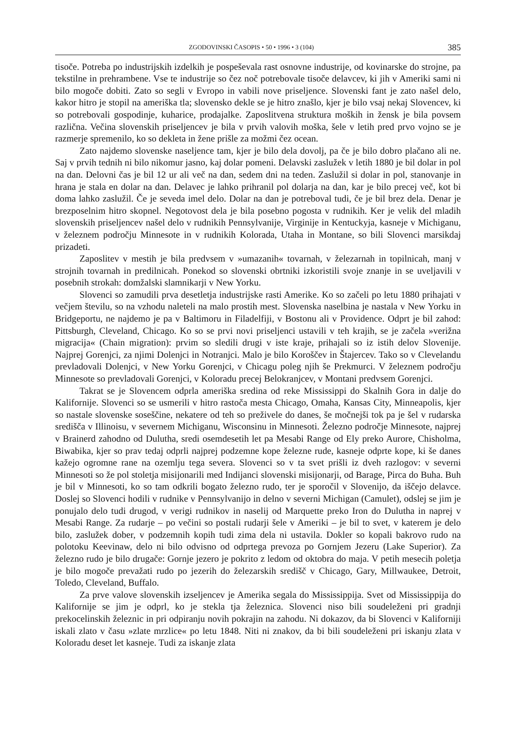ZGODOVINSKI ČASOPIS • 50 • 1996 • 3 (104) 385
tisoče. Potreba po industrijskih izdelkih je pospeševala rast osnovne industrije, od kovinarske do strojne, pa tekstilne in prehrambene. Vse te industrije so čez noč potrebovale tisoče delavcev, ki jih v Ameriki sami ni bilo mogoče dobiti. Zato so segli v Evropo in vabili nove priseljence. Slovenski fant je zato našel delo, kakor hitro je stopil na ameriška tla; slovensko dekle se je hitro znašlo, kjer je bilo vsaj nekaj Slovencev, ki so potrebovali gospodinje, kuharice, prodajalke. Zaposlitvena struktura moških in žensk je bila povsem različna. Večina slovenskih priseljencev je bila v prvih valovih moška, šele v letih pred prvo vojno se je razmerje spremenilo, ko so dekleta in žene prišle za možmi čez ocean.
Zato najdemo slovenske naseljence tam, kjer je bilo dela dovolj, pa če je bilo dobro plačano ali ne. Saj v prvih tednih ni bilo nikomur jasno, kaj dolar pomeni. Delavski zaslužek v letih 1880 je bil dolar in pol na dan. Delovni čas je bil 12 ur ali več na dan, sedem dni na teden. Zaslužil si dolar in pol, stanovanje in hrana je stala en dolar na dan. Delavec je lahko prihranil pol dolarja na dan, kar je bilo precej več, kot bi doma lahko zaslužil. Če je seveda imel delo. Dolar na dan je potreboval tudi, če je bil brez dela. Denar je brezposelnim hitro skopnel. Negotovost dela je bila posebno pogosta v rudnikih. Ker je velik del mladih slovenskih priseljencev našel delo v rudnikih Pennsylvanije, Virginije in Kentuckyja, kasneje v Michiganu, v železnem področju Minnesote in v rudnikih Kolorada, Utaha in Montane, so bili Slovenci marsikdaj prizadeti.
Zaposlitev v mestih je bila predvsem v »umazanih« tovarnah, v železarnah in topilnicah, manj v strojnih tovarnah in predilnicah. Ponekod so slovenski obrtniki izkoristili svoje znanje in se uveljavili v posebnih strokah: domžalski slamnikarji v New Yorku.
Slovenci so zamudili prva desetletja industrijske rasti Amerike. Ko so začeli po letu 1880 prihajati v večjem številu, so na vzhodu naleteli na malo prostih mest. Slovenska naselbina je nastala v New Yorku in Bridgeportu, ne najdemo je pa v Baltimoru in Filadelfiji, v Bostonu ali v Providence. Odprt je bil zahod: Pittsburgh, Cleveland, Chicago. Ko so se prvi novi priseljenci ustavili v teh krajih, se je začela »verižna migracija« (Chain migration): prvim so sledili drugi v iste kraje, prihajali so iz istih delov Slovenije. Najprej Gorenjci, za njimi Dolenjci in Notranjci. Malo je bilo Koroščev in Štajercev. Tako so v Clevelandu prevladovali Dolenjci, v New Yorku Gorenjci, v Chicagu poleg njih še Prekmurci. V železnem področju Minnesote so prevladovali Gorenjci, v Koloradu precej Belokranjcev, v Montani predvsem Gorenjci.
Takrat se je Slovencem odprla ameriška sredina od reke Mississippi do Skalnih Gora in dalje do Kalifornije. Slovenci so se usmerili v hitro rastoča mesta Chicago, Omaha, Kansas City, Minneapolis, kjer so nastale slovenske soseščine, nekatere od teh so preživele do danes, še močnejši tok pa je šel v rudarska središča v Illinoisu, v severnem Michiganu, Wisconsinu in Minnesoti. Železno področje Minnesote, najprej v Brainerd zahodno od Dulutha, sredi osemdesetih let pa Mesabi Range od Ely preko Aurore, Chisholma, Biwabika, kjer so prav tedaj odprli najprej podzemne kope železne rude, kasneje odprte kope, ki še danes kažejo ogromne rane na ozemlju tega severa. Slovenci so v ta svet prišli iz dveh razlogov: v severni Minnesoti so že pol stoletja misijonarili med Indijanci slovenski misijonarji, od Barage, Pirca do Buha. Buh je bil v Minnesoti, ko so tam odkrili bogato železno rudo, ter je sporočil v Slovenijo, da iščejo delavce. Doslej so Slovenci hodili v rudnike v Pennsylvanijo in delno v severni Michigan (Camulet), odslej se jim je ponujalo delo tudi drugod, v verigi rudnikov in naselij od Marquette preko Iron do Dulutha in naprej v Mesabi Range. Za rudarje – po večini so postali rudarji šele v Ameriki – je bil to svet, v katerem je delo bilo, zaslužek dober, v podzemnih kopih tudi zima dela ni ustavila. Dokler so kopali bakrovo rudo na polotoku Keevinaw, delo ni bilo odvisno od odprtega prevoza po Gornjem Jezeru (Lake Superior). Za železno rudo je bilo drugače: Gornje jezero je pokrito z ledom od oktobra do maja. V petih mesecih poletja je bilo mogoče prevažati rudo po jezerih do železarskih središč v Chicago, Gary, Millwaukee, Detroit, Toledo, Cleveland, Buffalo.
Za prve valove slovenskih izseljencev je Amerika segala do Mississippija. Svet od Mississippija do Kalifornije se jim je odprl, ko je stekla tja železnica. Slovenci niso bili soudeleženi pri gradnji prekocelinskih železnic in pri odpiranju novih pokrajin na zahodu. Ni dokazov, da bi Slovenci v Kaliforniji iskali zlato v času »zlate mrzlice« po letu 1848. Niti ni znakov, da bi bili soudeleženi pri iskanju zlata v Koloradu deset let kasneje. Tudi za iskanje zlata